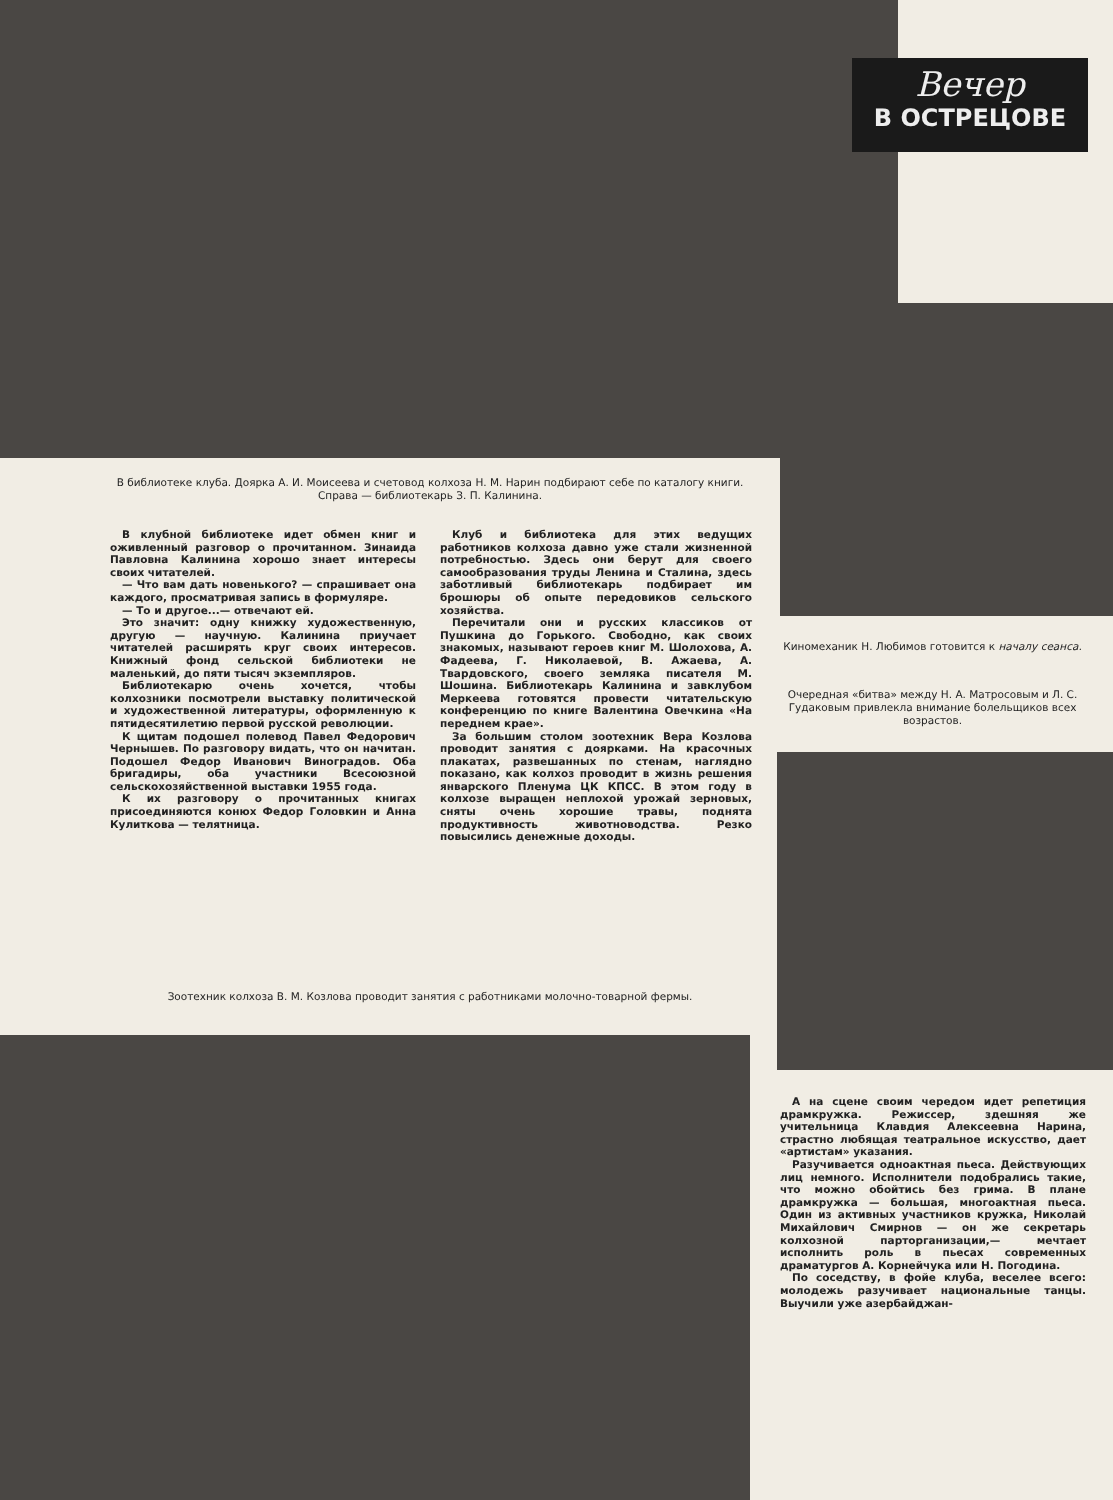Вечер
В ОСТРЕЦОВЕ
В библиотеке клуба. Доярка А. И. Моисеева и счетовод колхоза Н. М. Нарин подбирают себе по каталогу книги. Справа — библиотекарь З. П. Калинина.
В клубной библиотеке идет обмен книг и оживленный разговор о прочитанном. Зинаида Павловна Калинина хорошо знает интересы своих читателей.
— Что вам дать новенького? — спрашивает она каждого, просматривая запись в формуляре.
— То и другое...— отвечают ей.
Это значит: одну книжку художественную, другую — научную. Калинина приучает читателей расширять круг своих интересов. Книжный фонд сельской библиотеки не маленький, до пяти тысяч экземпляров.
Библиотекарю очень хочется, чтобы колхозники посмотрели выставку политической и художественной литературы, оформленную к пятидесятилетию первой русской революции.
К щитам подошел полевод Павел Федорович Чернышев. По разговору видать, что он начитан. Подошел Федор Иванович Виноградов. Оба бригадиры, оба участники Всесоюзной сельскохозяйственной выставки 1955 года.
К их разговору о прочитанных книгах присоединяются конюх Федор Головкин и Анна Кулиткова — телятница.
Клуб и библиотека для этих ведущих работников колхоза давно уже стали жизненной потребностью. Здесь они берут для своего самообразования труды Ленина и Сталина, здесь заботливый библиотекарь подбирает им брошюры об опыте передовиков сельского хозяйства.
Перечитали они и русских классиков от Пушкина до Горького. Свободно, как своих знакомых, называют героев книг М. Шолохова, А. Фадеева, Г. Николаевой, В. Ажаева, А. Твардовского, своего земляка писателя М. Шошина. Библиотекарь Калинина и завклубом Меркеева готовятся провести читательскую конференцию по книге Валентина Овечкина «На переднем крае».
За большим столом зоотехник Вера Козлова проводит занятия с доярками. На красочных плакатах, развешанных по стенам, наглядно показано, как колхоз проводит в жизнь решения январского Пленума ЦК КПСС. В этом году в колхозе выращен неплохой урожай зерновых, сняты очень хорошие травы, поднята продуктивность животноводства. Резко повысились денежные доходы.
Киномеханик Н. Любимов готовится к началу сеанса.
Очередная «битва» между Н. А. Матросовым и Л. С. Гудаковым привлекла внимание болельщиков всех возрастов.
Зоотехник колхоза В. М. Козлова проводит занятия с работниками молочно-товарной фермы.
А на сцене своим чередом идет репетиция драмкружка. Режиссер, здешняя же учительница Клавдия Алексеевна Нарина, страстно любящая театральное искусство, дает «артистам» указания.
Разучивается одноактная пьеса. Действующих лиц немного. Исполнители подобрались такие, что можно обойтись без грима. В плане драмкружка — большая, многоактная пьеса. Один из активных участников кружка, Николай Михайлович Смирнов — он же секретарь колхозной парторганизации,— мечтает исполнить роль в пьесах современных драматургов А. Корнейчука или Н. Погодина.
По соседству, в фойе клуба, веселее всего: молодежь разучивает национальные танцы. Выучили уже азербайджан-